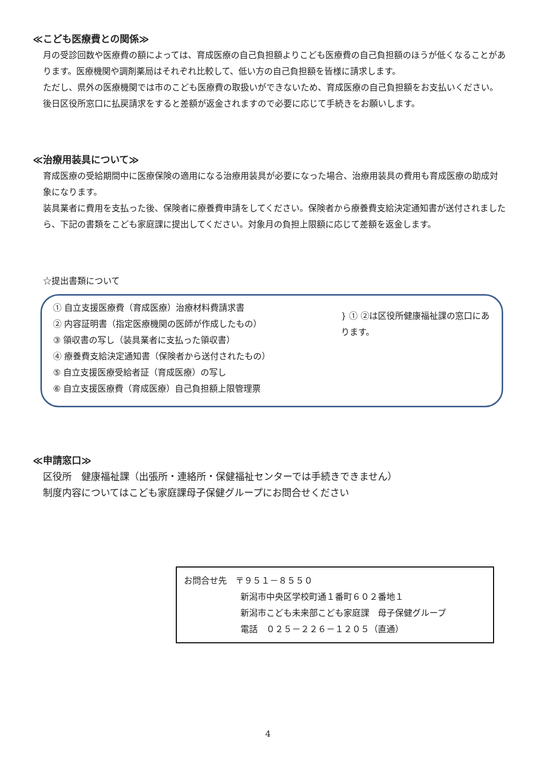≪こども医療費との関係≫
月の受診回数や医療費の額によっては、育成医療の自己負担額よりこども医療費の自己負担額のほうが低くなることがあります。医療機関や調剤薬局はそれぞれ比較して、低い方の自己負担額を皆様に請求します。
ただし、県外の医療機関では市のこども医療費の取扱いができないため、育成医療の自己負担額をお支払いください。後日区役所窓口に払戻請求をすると差額が返金されますので必要に応じて手続きをお願いします。
≪治療用装具について≫
育成医療の受給期間中に医療保険の適用になる治療用装具が必要になった場合、治療用装具の費用も育成医療の助成対象になります。
装具業者に費用を支払った後、保険者に療養費申請をしてください。保険者から療養費支給決定通知書が送付されましたら、下記の書類をこども家庭課に提出してください。対象月の負担上限額に応じて差額を返金します。
☆提出書類について
① 自立支援医療費（育成医療）治療材料費請求書
② 内容証明書（指定医療機関の医師が作成したもの）
③ 領収書の写し（装具業者に支払った領収書）
④ 療養費支給決定通知書（保険者から送付されたもの）
⑤ 自立支援医療受給者証（育成医療）の写し
⑥ 自立支援医療費（育成医療）自己負担額上限管理票
} ① ②は区役所健康福祉課の窓口にあります。
≪申請窓口≫
区役所　健康福祉課（出張所・連絡所・保健福祉センターでは手続きできません）
制度内容についてはこども家庭課母子保健グループにお問合せください
お問合せ先　〒９５１－８５５０
新潟市中央区学校町通１番町６０２番地１
新潟市こども未来部こども家庭課　母子保健グループ
電話　０２５－２２６－１２０５（直通）
4